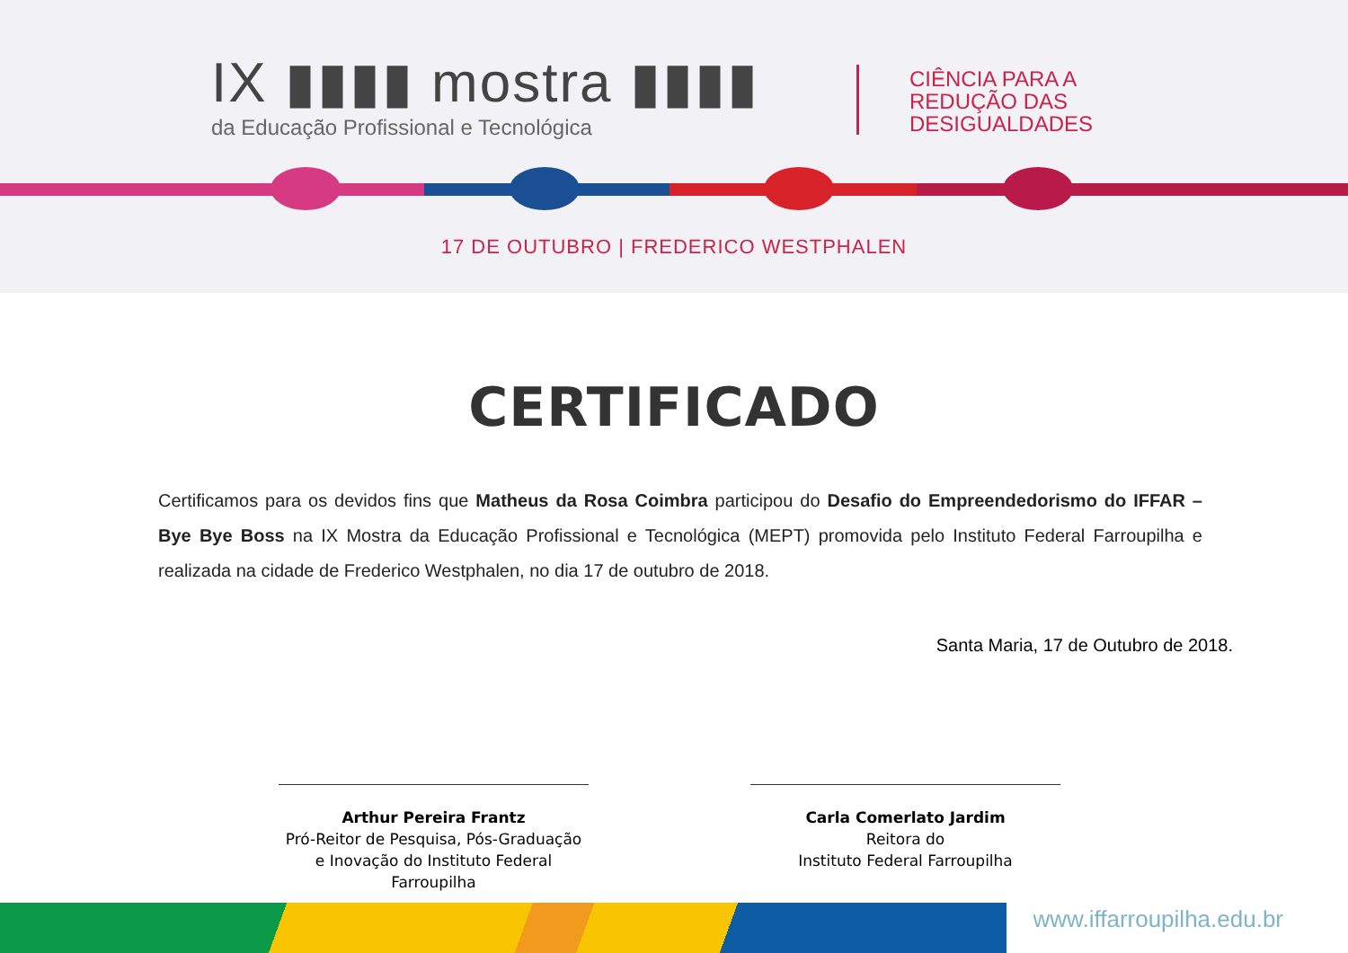IX ▮▮▮▮ mostra ▮▮▮▮
da Educação Profissional e Tecnológica
CIÊNCIA PARA A
REDUÇÃO DAS
DESIGUALDADES
17 DE OUTUBRO | FREDERICO WESTPHALEN
CERTIFICADO
Certificamos para os devidos fins que Matheus da Rosa Coimbra participou do Desafio do Empreendedorismo do IFFAR – Bye Bye Boss na IX Mostra da Educação Profissional e Tecnológica (MEPT) promovida pelo Instituto Federal Farroupilha e realizada na cidade de Frederico Westphalen, no dia 17 de outubro de 2018.
Santa Maria, 17 de Outubro de 2018.
Arthur Pereira Frantz
Pró-Reitor de Pesquisa, Pós-Graduação
e Inovação do Instituto Federal Farroupilha
Carla Comerlato Jardim
Reitora do
Instituto Federal Farroupilha
www.iffarroupilha.edu.br